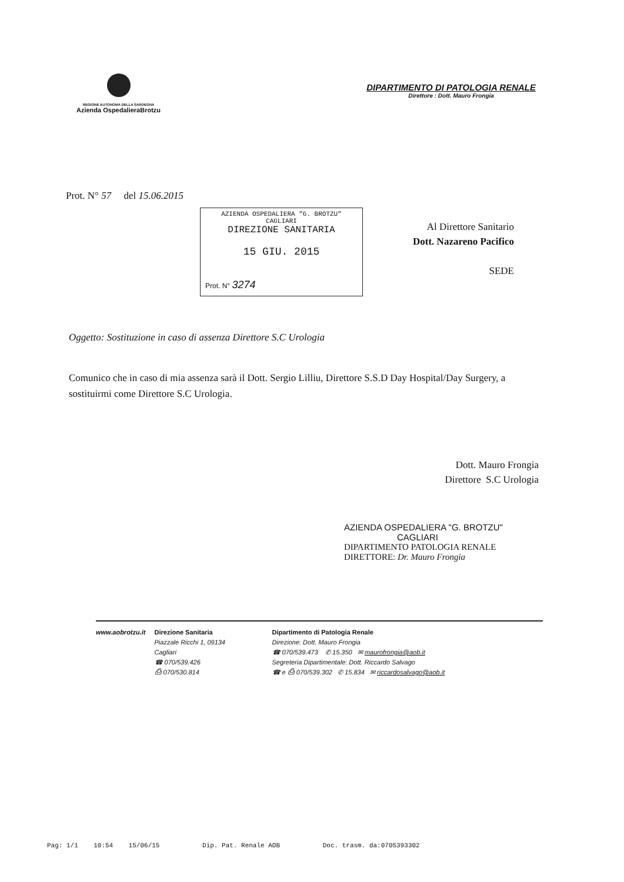REGIONE AUTONOMA DELLA SARDEGNA
Azienda OspedalieraBrotzu
DIPARTIMENTO DI PATOLOGIA RENALE
Direttore : Dott. Mauro Frongia
Prot. N° 57 del 15.06.2015
AZIENDA OSPEDALIERA "G. BROTZU"
CAGLIARI
DIREZIONE SANITARIA
15 GIU. 2015
Prot. N° 3274
Al Direttore Sanitario
Dott. Nazareno Pacifico
SEDE
Oggetto: Sostituzione in caso di assenza Direttore S.C Urologia
Comunico che in caso di mia assenza sarà il Dott. Sergio Lilliu, Direttore S.S.D Day Hospital/Day Surgery, a sostituirmi come Direttore S.C Urologia.
Dott. Mauro Frongia
Direttore S.C Urologia
AZIENDA OSPEDALIERA "G. BROTZU"
CAGLIARI
DIPARTIMENTO PATOLOGIA RENALE
DIRETTORE: Dr. Mauro Frongia
www.aobrotzu.it Direzione Sanitaria
Piazzale Ricchi 1, 09134
Cagliari
☎ 070/539.426
⎙ 070/530.814
Dipartimento di Patologia Renale
Direzione: Dott. Mauro Frongia
☎ 070/539.473 ✆ 15.350 ✉ maurofrongia@aob.it
Segreteria Dipartimentale: Dott. Riccardo Salvago
☎ e ⎙ 070/539.302 ✆ 15.834 ✉ riccardosalvago@aob.it
Pag: 1/1 10:54 15/06/15 Dip. Pat. Renale AOB Doc. trasm. da:0705393302